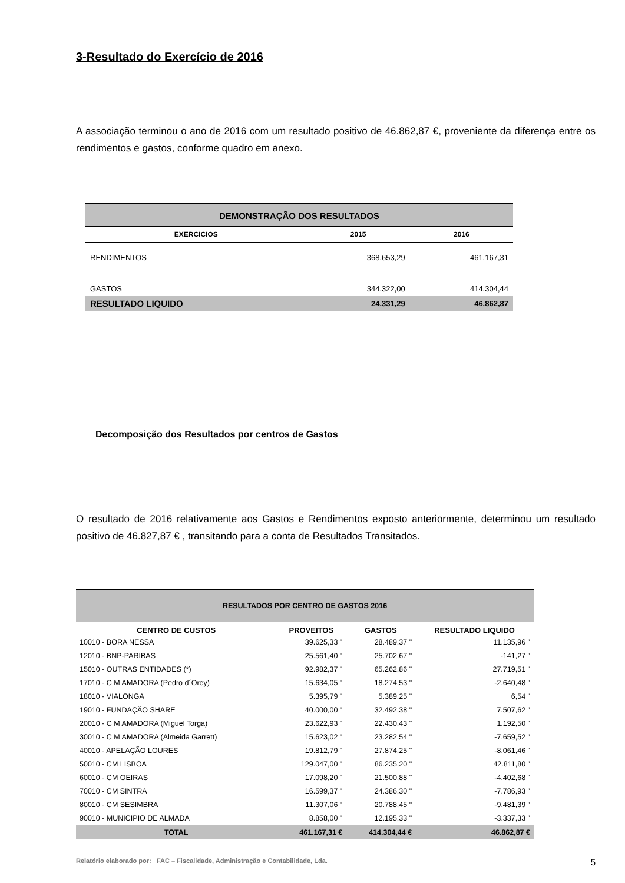3-Resultado do Exercício de 2016
A associação terminou o ano de 2016 com um resultado positivo de 46.862,87 €, proveniente da diferença entre os rendimentos e gastos, conforme quadro em anexo.
| DEMONSTRAÇÃO DOS RESULTADOS | | |
| EXERCICIOS | 2015 | 2016 |
| RENDIMENTOS | 368.653,29 | 461.167,31 |
| GASTOS | 344.322,00 | 414.304,44 |
| RESULTADO LIQUIDO | 24.331,29 | 46.862,87 |
Decomposição dos Resultados por centros de Gastos
O resultado de 2016 relativamente aos Gastos e Rendimentos exposto anteriormente, determinou um resultado positivo de 46.827,87 € , transitando para a conta de Resultados Transitados.
| RESULTADOS POR CENTRO DE GASTOS 2016 | | | |
| CENTRO DE CUSTOS | PROVEITOS | GASTOS | RESULTADO LIQUIDO |
| 10010 - BORA NESSA | 39.625,33 " | 28.489,37 " | 11.135,96 " |
| 12010 - BNP-PARIBAS | 25.561,40 " | 25.702,67 " | -141,27 " |
| 15010 - OUTRAS ENTIDADES (*) | 92.982,37 " | 65.262,86 " | 27.719,51 " |
| 17010 - C M AMADORA (Pedro d´Orey) | 15.634,05 " | 18.274,53 " | -2.640,48 " |
| 18010 - VIALONGA | 5.395,79 " | 5.389,25 " | 6,54 " |
| 19010 - FUNDAÇÃO SHARE | 40.000,00 " | 32.492,38 " | 7.507,62 " |
| 20010 - C M AMADORA (Miguel Torga) | 23.622,93 " | 22.430,43 " | 1.192,50 " |
| 30010 - C M AMADORA (Almeida Garrett) | 15.623,02 " | 23.282,54 " | -7.659,52 " |
| 40010 - APELAÇÃO LOURES | 19.812,79 " | 27.874,25 " | -8.061,46 " |
| 50010 - CM LISBOA | 129.047,00 " | 86.235,20 " | 42.811,80 " |
| 60010 - CM OEIRAS | 17.098,20 " | 21.500,88 " | -4.402,68 " |
| 70010 - CM SINTRA | 16.599,37 " | 24.386,30 " | -7.786,93 " |
| 80010 - CM SESIMBRA | 11.307,06 " | 20.788,45 " | -9.481,39 " |
| 90010 - MUNICIPIO DE ALMADA | 8.858,00 " | 12.195,33 " | -3.337,33 " |
| TOTAL | 461.167,31 € | 414.304,44 € | 46.862,87 € |
Relatório elaborado por: FAC – Fiscalidade, Administração e Contabilidade, Lda. 5